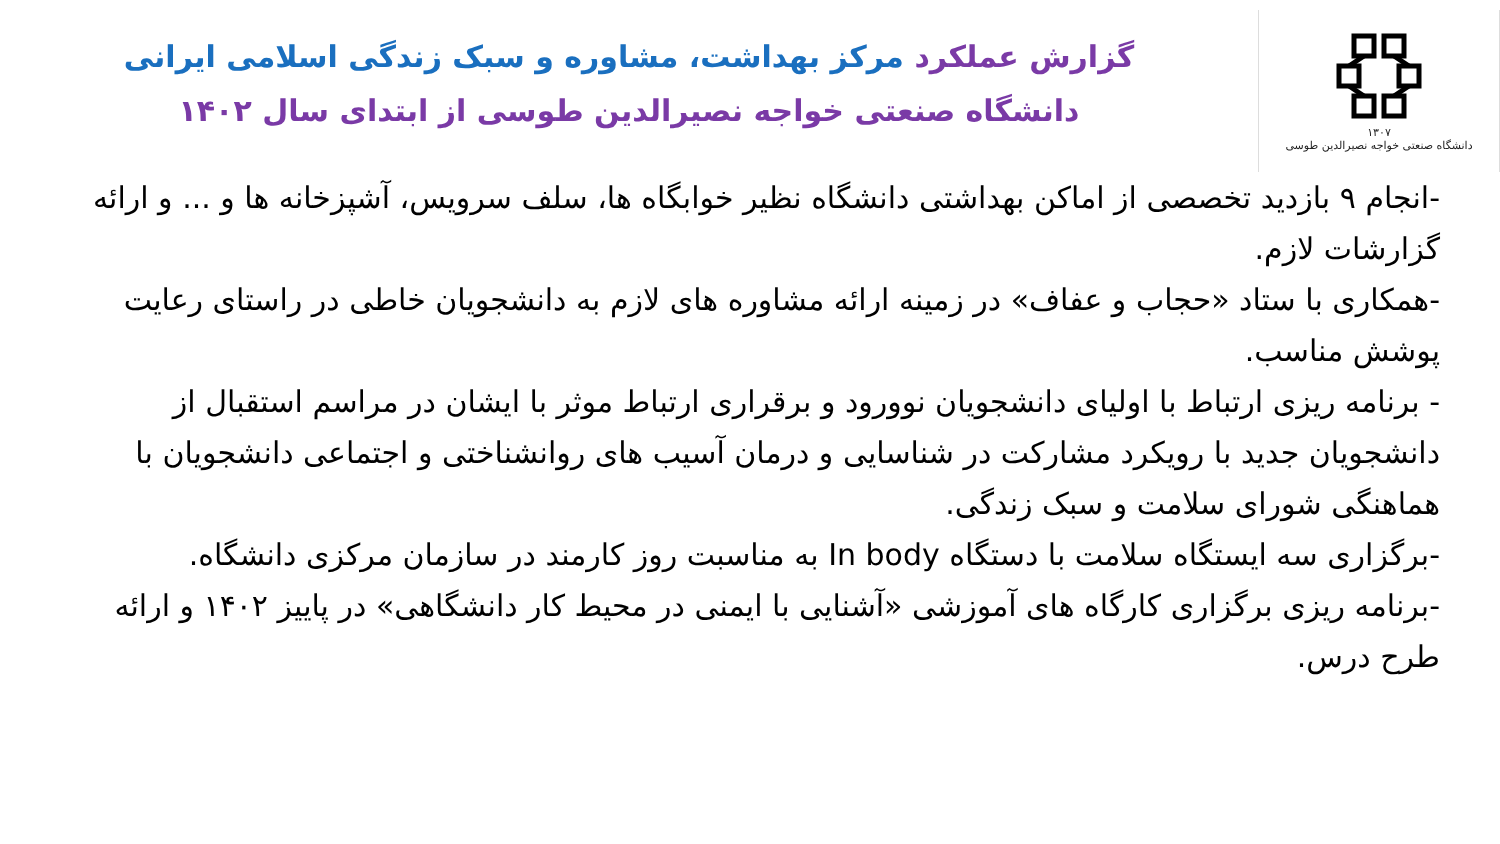۱۳۰۷
دانشگاه صنعتی خواجه نصیرالدین طوسی
گزارش عملکرد مرکز بهداشت، مشاوره و سبک زندگی اسلامی ایرانی
دانشگاه صنعتی خواجه نصیرالدین طوسی از ابتدای سال ۱۴۰۲
-انجام ۹ بازدید تخصصی از اماکن بهداشتی دانشگاه نظیر خوابگاه ها، سلف سرویس، آشپزخانه ها و ... و ارائه گزارشات لازم.
-همکاری با ستاد «حجاب و عفاف» در زمینه ارائه مشاوره های لازم به دانشجویان خاطی در راستای رعایت پوشش مناسب.
- برنامه ریزی ارتباط با اولیای دانشجویان نوورود و برقراری ارتباط موثر با ایشان در مراسم استقبال از دانشجویان جدید با رویکرد مشارکت در شناسایی و درمان آسیب های روانشناختی و اجتماعی دانشجویان با هماهنگی شورای سلامت و سبک زندگی.
-برگزاری سه ایستگاه سلامت با دستگاه In body به مناسبت روز کارمند در سازمان مرکزی دانشگاه.
-برنامه ریزی برگزاری کارگاه های آموزشی «آشنایی با ایمنی در محیط کار دانشگاهی» در پاییز ۱۴۰۲ و ارائه طرح درس.